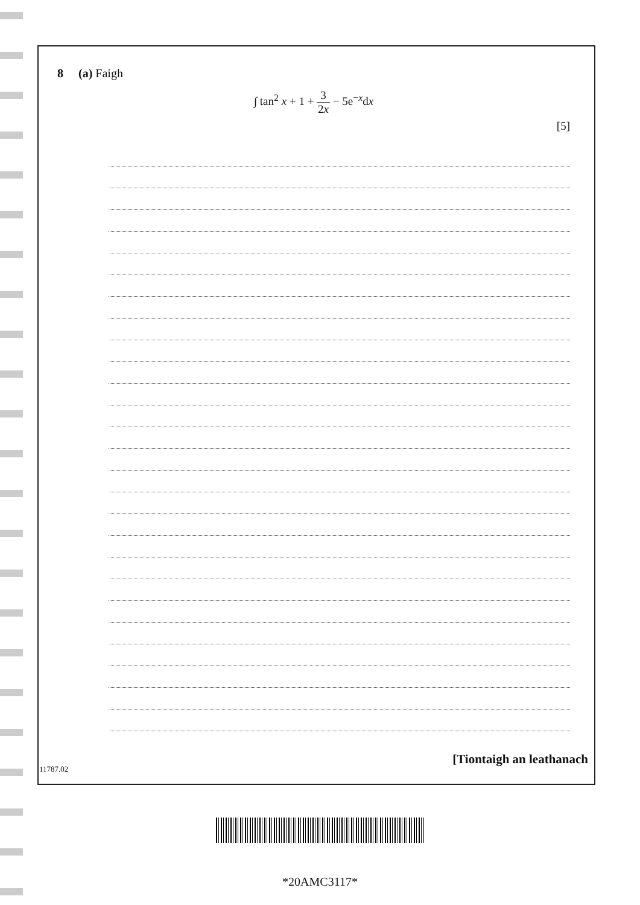8 (a) Faigh
∫ tan<sup>2</sup> x + 1 + 3 2x − 5e<sup>−x</sup>dx
[5]
[Tiontaigh an leathanach
11787.02
*20AMC3117*